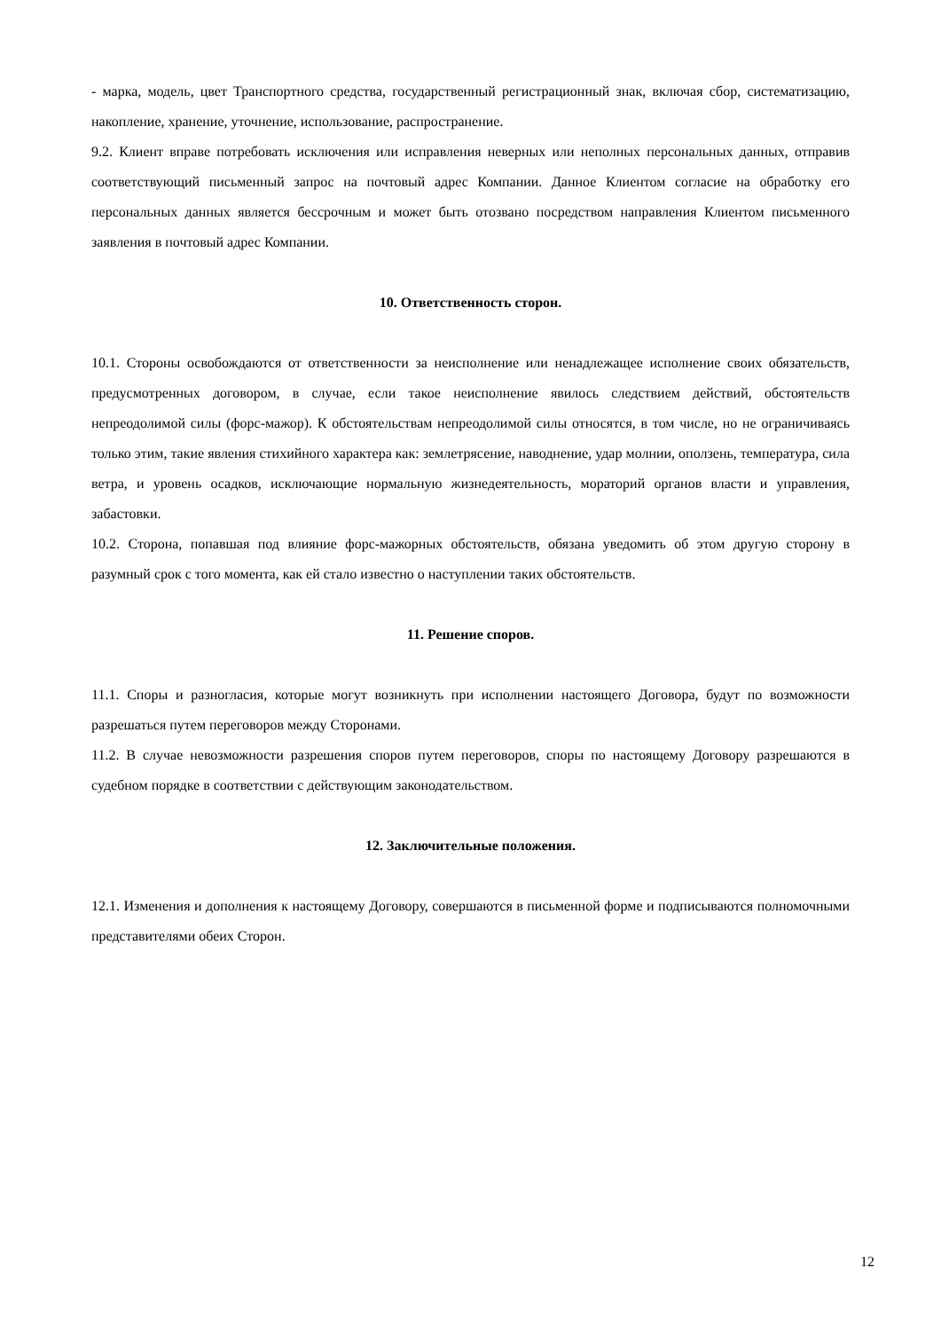- марка, модель, цвет Транспортного средства, государственный регистрационный знак, включая сбор, систематизацию, накопление, хранение, уточнение, использование, распространение.
9.2. Клиент вправе потребовать исключения или исправления неверных или неполных персональных данных, отправив соответствующий письменный запрос на почтовый адрес Компании. Данное Клиентом согласие на обработку его персональных данных является бессрочным и может быть отозвано посредством направления Клиентом письменного заявления в почтовый адрес Компании.
10. Ответственность сторон.
10.1. Стороны освобождаются от ответственности за неисполнение или ненадлежащее исполнение своих обязательств, предусмотренных договором, в случае, если такое неисполнение явилось следствием действий, обстоятельств непреодолимой силы (форс-мажор). К обстоятельствам непреодолимой силы относятся, в том числе, но не ограничиваясь только этим, такие явления стихийного характера как: землетрясение, наводнение, удар молнии, оползень, температура, сила ветра, и уровень осадков, исключающие нормальную жизнедеятельность, мораторий органов власти и управления, забастовки.
10.2. Сторона, попавшая под влияние форс-мажорных обстоятельств, обязана уведомить об этом другую сторону в разумный срок с того момента, как ей стало известно о наступлении таких обстоятельств.
11. Решение споров.
11.1. Споры и разногласия, которые могут возникнуть при исполнении настоящего Договора, будут по возможности разрешаться путем переговоров между Сторонами.
11.2. В случае невозможности разрешения споров путем переговоров, споры по настоящему Договору разрешаются в судебном порядке в соответствии с действующим законодательством.
12. Заключительные положения.
12.1. Изменения и дополнения к настоящему Договору, совершаются в письменной форме и подписываются полномочными представителями обеих Сторон.
12